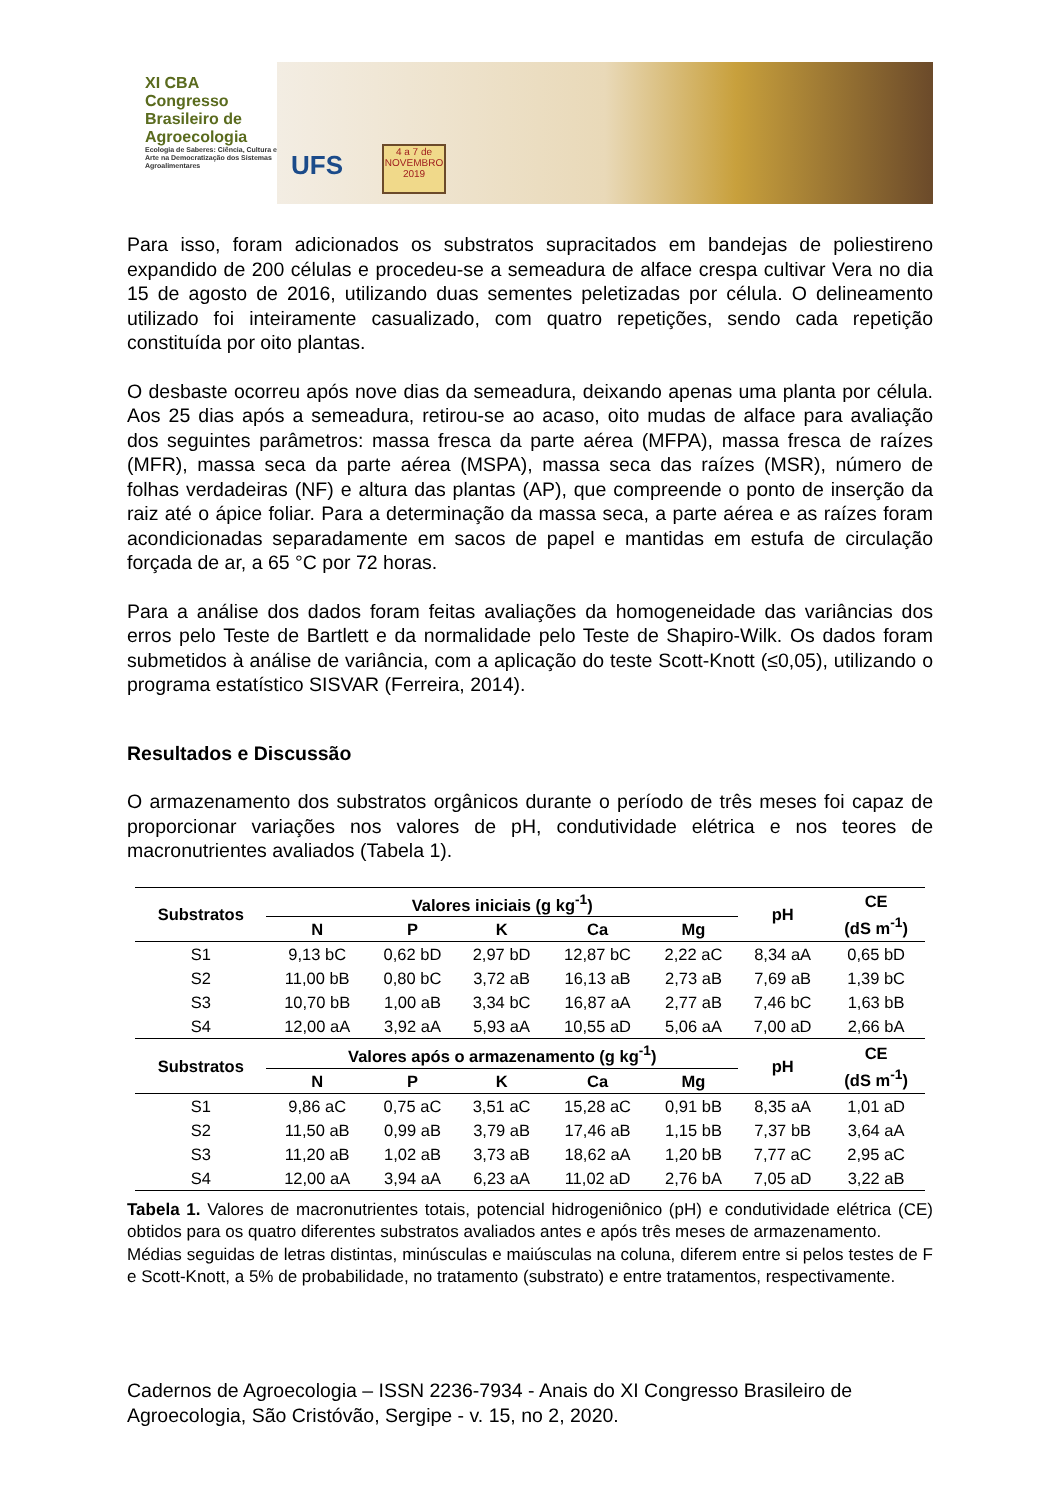XI CBA
Congresso
Brasileiro de
Agroecologia
Ecologia de Saberes: Ciência, Cultura e Arte na Democratização dos Sistemas Agroalimentares
UFS
4 a 7 de
NOVEMBRO
2019
Para isso, foram adicionados os substratos supracitados em bandejas de poliestireno expandido de 200 células e procedeu-se a semeadura de alface crespa cultivar Vera no dia 15 de agosto de 2016, utilizando duas sementes peletizadas por célula. O delineamento utilizado foi inteiramente casualizado, com quatro repetições, sendo cada repetição constituída por oito plantas.
O desbaste ocorreu após nove dias da semeadura, deixando apenas uma planta por célula. Aos 25 dias após a semeadura, retirou-se ao acaso, oito mudas de alface para avaliação dos seguintes parâmetros: massa fresca da parte aérea (MFPA), massa fresca de raízes (MFR), massa seca da parte aérea (MSPA), massa seca das raízes (MSR), número de folhas verdadeiras (NF) e altura das plantas (AP), que compreende o ponto de inserção da raiz até o ápice foliar. Para a determinação da massa seca, a parte aérea e as raízes foram acondicionadas separadamente em sacos de papel e mantidas em estufa de circulação forçada de ar, a 65 °C por 72 horas.
Para a análise dos dados foram feitas avaliações da homogeneidade das variâncias dos erros pelo Teste de Bartlett e da normalidade pelo Teste de Shapiro-Wilk. Os dados foram submetidos à análise de variância, com a aplicação do teste Scott-Knott (≤0,05), utilizando o programa estatístico SISVAR (Ferreira, 2014).
Resultados e Discussão
O armazenamento dos substratos orgânicos durante o período de três meses foi capaz de proporcionar variações nos valores de pH, condutividade elétrica e nos teores de macronutrientes avaliados (Tabela 1).
| Substratos | Valores iniciais (g kg<sup>-1</sup>) | | | | | pH | CE (dS m<sup>-1</sup>) |
| --- | --- | --- | --- | --- | --- | --- | --- |
| | N | P | K | Ca | Mg | | |
| S1 | 9,13 bC | 0,62 bD | 2,97 bD | 12,87 bC | 2,22 aC | 8,34 aA | 0,65 bD |
| S2 | 11,00 bB | 0,80 bC | 3,72 aB | 16,13 aB | 2,73 aB | 7,69 aB | 1,39 bC |
| S3 | 10,70 bB | 1,00 aB | 3,34 bC | 16,87 aA | 2,77 aB | 7,46 bC | 1,63 bB |
| S4 | 12,00 aA | 3,92 aA | 5,93 aA | 10,55 aD | 5,06 aA | 7,00 aD | 2,66 bA |
| Substratos | Valores após o armazenamento (g kg<sup>-1</sup>) | | | | | pH | CE (dS m<sup>-1</sup>) |
| | N | P | K | Ca | Mg | | |
| S1 | 9,86 aC | 0,75 aC | 3,51 aC | 15,28 aC | 0,91 bB | 8,35 aA | 1,01 aD |
| S2 | 11,50 aB | 0,99 aB | 3,79 aB | 17,46 aB | 1,15 bB | 7,37 bB | 3,64 aA |
| S3 | 11,20 aB | 1,02 aB | 3,73 aB | 18,62 aA | 1,20 bB | 7,77 aC | 2,95 aC |
| S4 | 12,00 aA | 3,94 aA | 6,23 aA | 11,02 aD | 2,76 bA | 7,05 aD | 3,22 aB |
Tabela 1. Valores de macronutrientes totais, potencial hidrogeniônico (pH) e condutividade elétrica (CE) obtidos para os quatro diferentes substratos avaliados antes e após três meses de armazenamento.
Médias seguidas de letras distintas, minúsculas e maiúsculas na coluna, diferem entre si pelos testes de F e Scott-Knott, a 5% de probabilidade, no tratamento (substrato) e entre tratamentos, respectivamente.
Cadernos de Agroecologia – ISSN 2236-7934 - Anais do XI Congresso Brasileiro de Agroecologia, São Cristóvão, Sergipe - v. 15, no 2, 2020.